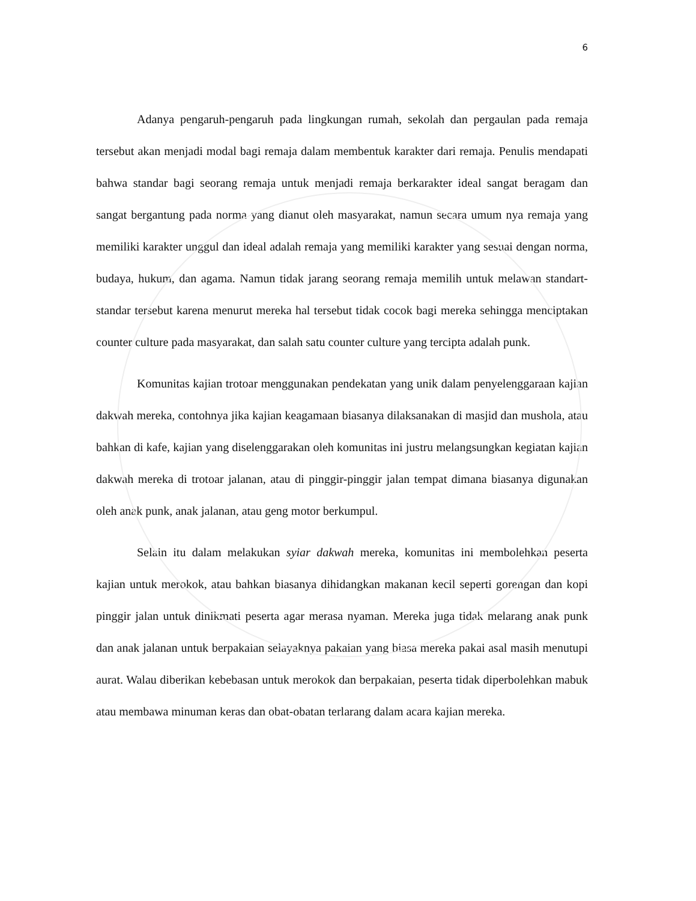6
Adanya pengaruh-pengaruh pada lingkungan rumah, sekolah dan pergaulan pada remaja tersebut akan menjadi modal bagi remaja dalam membentuk karakter dari remaja. Penulis mendapati bahwa standar bagi seorang remaja untuk menjadi remaja berkarakter ideal sangat beragam dan sangat bergantung pada norma yang dianut oleh masyarakat, namun secara umum nya remaja yang memiliki karakter unggul dan ideal adalah remaja yang memiliki karakter yang sesuai dengan norma, budaya, hukum, dan agama. Namun tidak jarang seorang remaja memilih untuk melawan standart-standar tersebut karena menurut mereka hal tersebut tidak cocok bagi mereka sehingga menciptakan counter culture pada masyarakat, dan salah satu counter culture yang tercipta adalah punk.
Komunitas kajian trotoar menggunakan pendekatan yang unik dalam penyelenggaraan kajian dakwah mereka, contohnya jika kajian keagamaan biasanya dilaksanakan di masjid dan mushola, atau bahkan di kafe, kajian yang diselenggarakan oleh komunitas ini justru melangsungkan kegiatan kajian dakwah mereka di trotoar jalanan, atau di pinggir-pinggir jalan tempat dimana biasanya digunakan oleh anak punk, anak jalanan, atau geng motor berkumpul.
Selain itu dalam melakukan syiar dakwah mereka, komunitas ini membolehkan peserta kajian untuk merokok, atau bahkan biasanya dihidangkan makanan kecil seperti gorengan dan kopi pinggir jalan untuk dinikmati peserta agar merasa nyaman. Mereka juga tidak melarang anak punk dan anak jalanan untuk berpakaian selayaknya pakaian yang biasa mereka pakai asal masih menutupi aurat. Walau diberikan kebebasan untuk merokok dan berpakaian, peserta tidak diperbolehkan mabuk atau membawa minuman keras dan obat-obatan terlarang dalam acara kajian mereka.